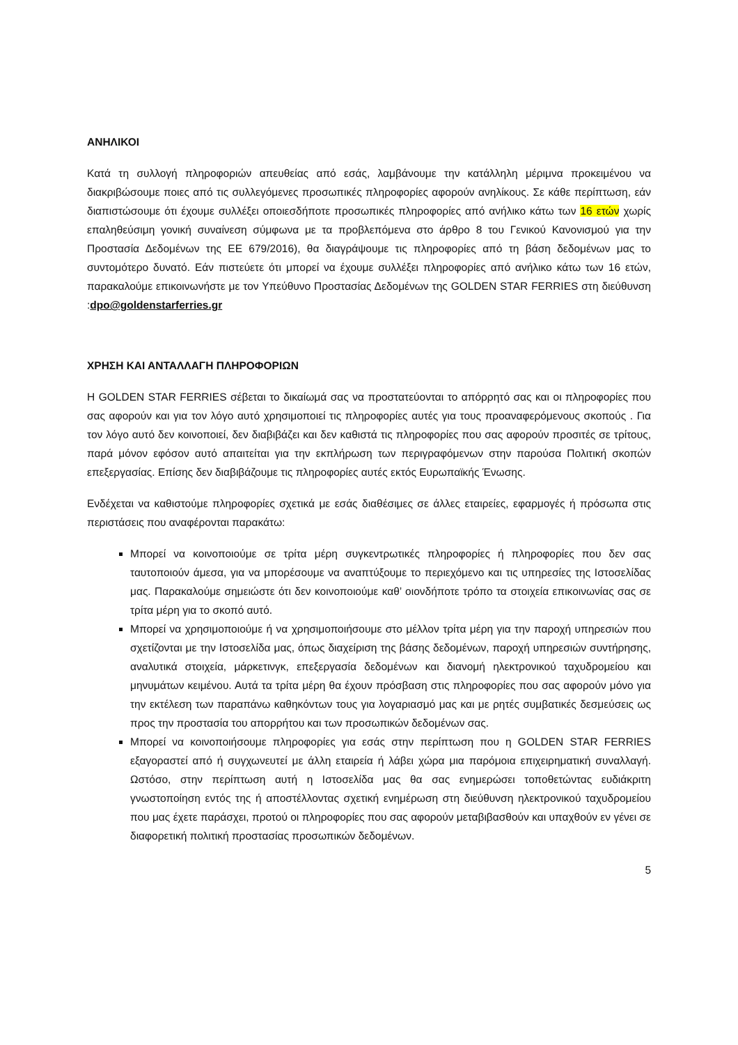ΑΝΗΛΙΚΟΙ
Κατά τη συλλογή πληροφοριών απευθείας από εσάς, λαμβάνουμε την κατάλληλη μέριμνα προκειμένου να διακριβώσουμε ποιες από τις συλλεγόμενες προσωπικές πληροφορίες αφορούν ανηλίκους. Σε κάθε περίπτωση, εάν διαπιστώσουμε ότι έχουμε συλλέξει οποιεσδήποτε προσωπικές πληροφορίες από ανήλικο κάτω των 16 ετών χωρίς επαληθεύσιμη γονική συναίνεση σύμφωνα με τα προβλεπόμενα στο άρθρο 8 του Γενικού Κανονισμού για την Προστασία Δεδομένων της ΕΕ 679/2016), θα διαγράψουμε τις πληροφορίες από τη βάση δεδομένων μας το συντομότερο δυνατό. Εάν πιστεύετε ότι μπορεί να έχουμε συλλέξει πληροφορίες από ανήλικο κάτω των 16 ετών, παρακαλούμε επικοινωνήστε με τον Υπεύθυνο Προστασίας Δεδομένων της GOLDEN STAR FERRIES στη διεύθυνση :dpo@goldenstarferries.gr
ΧΡΗΣΗ ΚΑΙ ΑΝΤΑΛΛΑΓΗ ΠΛΗΡΟΦΟΡΙΩΝ
Η GOLDEN STAR FERRIES σέβεται το δικαίωμά σας να προστατεύονται το απόρρητό σας και οι πληροφορίες που σας αφορούν και για τον λόγο αυτό χρησιμοποιεί τις πληροφορίες αυτές για τους προαναφερόμενους σκοπούς . Για τον λόγο αυτό δεν κοινοποιεί, δεν διαβιβάζει και δεν καθιστά τις πληροφορίες που σας αφορούν προσιτές σε τρίτους, παρά μόνον εφόσον αυτό απαιτείται για την εκπλήρωση των περιγραφόμενων στην παρούσα Πολιτική σκοπών επεξεργασίας. Επίσης δεν διαβιβάζουμε τις πληροφορίες αυτές εκτός Ευρωπαϊκής Ένωσης.
Ενδέχεται να καθιστούμε πληροφορίες σχετικά με εσάς διαθέσιμες σε άλλες εταιρείες, εφαρμογές ή πρόσωπα στις περιστάσεις που αναφέρονται παρακάτω:
Μπορεί να κοινοποιούμε σε τρίτα μέρη συγκεντρωτικές πληροφορίες ή πληροφορίες που δεν σας ταυτοποιούν άμεσα, για να μπορέσουμε να αναπτύξουμε το περιεχόμενο και τις υπηρεσίες της Ιστοσελίδας μας. Παρακαλούμε σημειώστε ότι δεν κοινοποιούμε καθ’ οιονδήποτε τρόπο τα στοιχεία επικοινωνίας σας σε τρίτα μέρη για το σκοπό αυτό.
Μπορεί να χρησιμοποιούμε ή να χρησιμοποιήσουμε στο μέλλον τρίτα μέρη για την παροχή υπηρεσιών που σχετίζονται με την Ιστοσελίδα μας, όπως διαχείριση της βάσης δεδομένων, παροχή υπηρεσιών συντήρησης, αναλυτικά στοιχεία, μάρκετινγκ, επεξεργασία δεδομένων και διανομή ηλεκτρονικού ταχυδρομείου και μηνυμάτων κειμένου. Αυτά τα τρίτα μέρη θα έχουν πρόσβαση στις πληροφορίες που σας αφορούν μόνο για την εκτέλεση των παραπάνω καθηκόντων τους για λογαριασμό μας και με ρητές συμβατικές δεσμεύσεις ως προς την προστασία του απορρήτου και των προσωπικών δεδομένων σας.
Μπορεί να κοινοποιήσουμε πληροφορίες για εσάς στην περίπτωση που η GOLDEN STAR FERRIES εξαγοραστεί από ή συγχωνευτεί με άλλη εταιρεία ή λάβει χώρα μια παρόμοια επιχειρηματική συναλλαγή. Ωστόσο, στην περίπτωση αυτή η Ιστοσελίδα μας θα σας ενημερώσει τοποθετώντας ευδιάκριτη γνωστοποίηση εντός της ή αποστέλλοντας σχετική ενημέρωση στη διεύθυνση ηλεκτρονικού ταχυδρομείου που μας έχετε παράσχει, προτού οι πληροφορίες που σας αφορούν μεταβιβασθούν και υπαχθούν εν γένει σε διαφορετική πολιτική προστασίας προσωπικών δεδομένων.
5